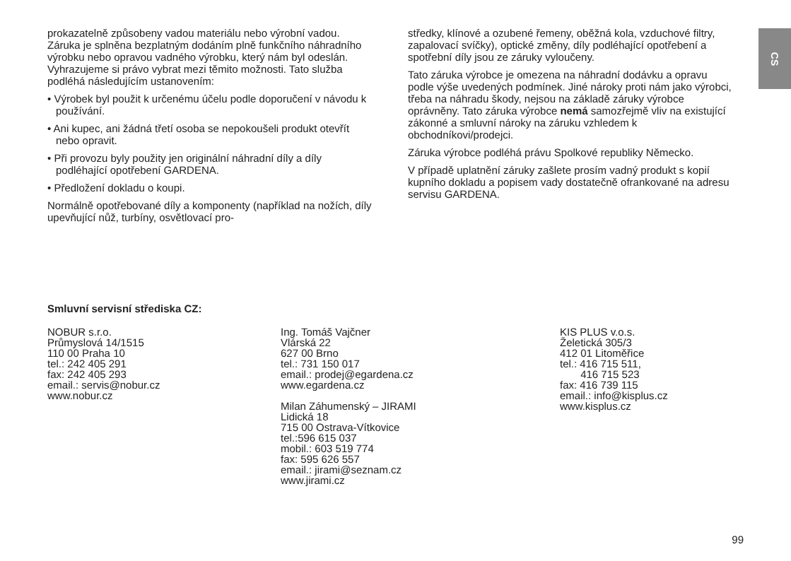CS
prokazatelně způsobeny vadou materiálu nebo výrobní vadou. Záruka je splněna bezplatným dodáním plně funkčního náhradního výrobku nebo opravou vadného výrobku, který nám byl odeslán. Vyhrazujeme si právo vybrat mezi těmito možnosti. Tato služba podléhá následujícím ustanovením:
• Výrobek byl použit k určenému účelu podle doporučení v návodu k používání.
• Ani kupec, ani žádná třetí osoba se nepokoušeli produkt otevřít nebo opravit.
• Při provozu byly použity jen originální náhradní díly a díly podléhající opotřebení GARDENA.
• Předložení dokladu o koupi.
Normálně opotřebované díly a komponenty (například na nožích, díly upevňující nůž, turbíny, osvětlovací pro-
středky, klínové a ozubené řemeny, oběžná kola, vzduchové filtry, zapalovací svíčky), optické změny, díly podléhající opotřebení a spotřební díly jsou ze záruky vyloučeny.
Tato záruka výrobce je omezena na náhradní dodávku a opravu podle výše uvedených podmínek. Jiné nároky proti nám jako výrobci, třeba na náhradu škody, nejsou na základě záruky výrobce oprávněny. Tato záruka výrobce nemá samozřejmě vliv na existující zákonné a smluvní nároky na záruku vzhledem k obchodníkovi/prodejci.
Záruka výrobce podléhá právu Spolkové republiky Německo.
V případě uplatnění záruky zašlete prosím vadný produkt s kopií kupního dokladu a popisem vady dostatečně ofrankované na adresu servisu GARDENA.
Smluvní servisní střediska CZ:
NOBUR s.r.o.
Průmyslová 14/1515
110 00 Praha 10
tel.: 242 405 291
fax: 242 405 293
email.: servis@nobur.cz
www.nobur.cz
Ing. Tomáš Vajčner
Vlárská 22
627 00 Brno
tel.: 731 150 017
email.: prodej@egardena.cz
www.egardena.cz
Milan Záhumenský – JIRAMI
Lidická 18
715 00 Ostrava-Vítkovice
tel.:596 615 037
mobil.: 603 519 774
fax: 595 626 557
email.: jirami@seznam.cz
www.jirami.cz
KIS PLUS v.o.s.
Želetická 305/3
412 01 Litoměřice
tel.: 416 715 511,
416 715 523
fax: 416 739 115
email.: info@kisplus.cz
www.kisplus.cz
99